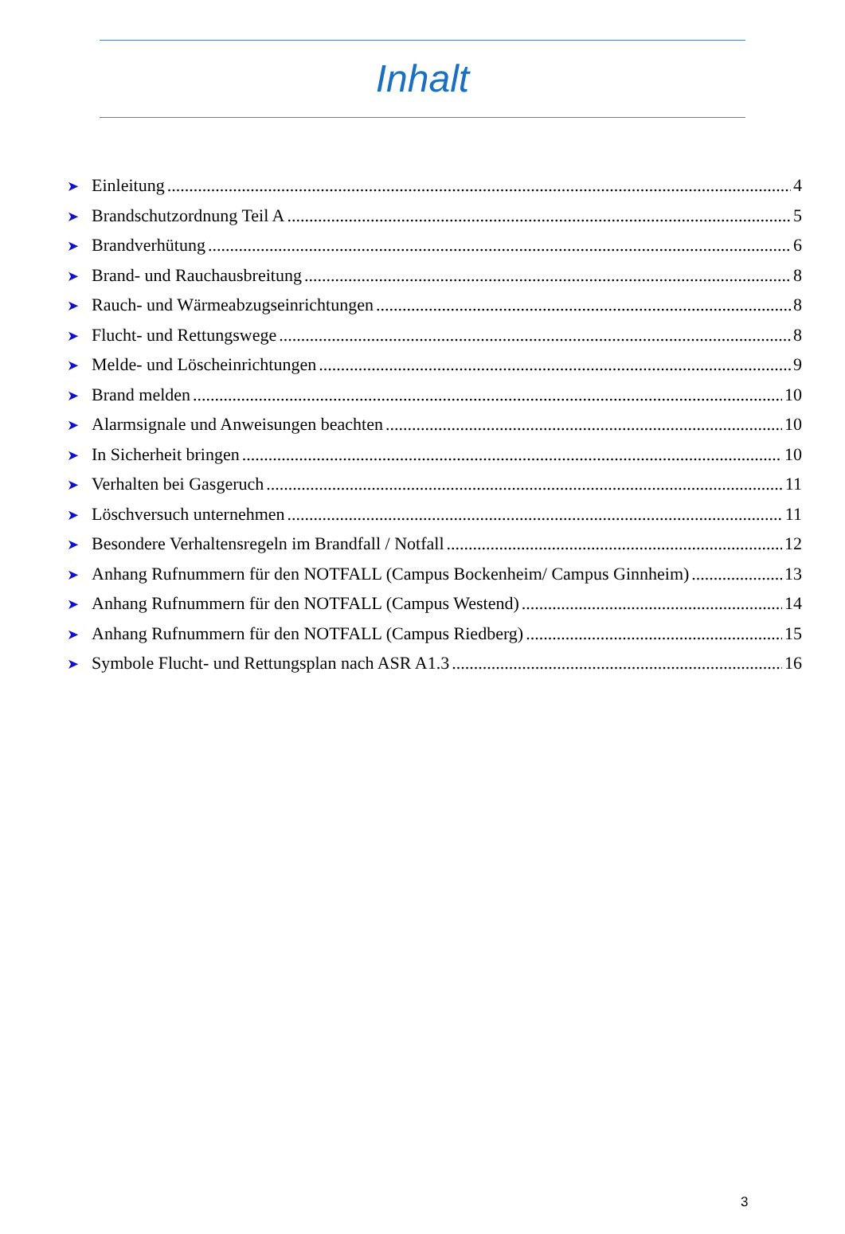Inhalt
➤ Einleitung 4
➤ Brandschutzordnung Teil A 5
➤ Brandverhütung 6
➤ Brand- und Rauchausbreitung 8
➤ Rauch- und Wärmeabzugseinrichtungen 8
➤ Flucht- und Rettungswege 8
➤ Melde- und Löscheinrichtungen 9
➤ Brand melden 10
➤ Alarmsignale und Anweisungen beachten 10
➤ In Sicherheit bringen 10
➤ Verhalten bei Gasgeruch 11
➤ Löschversuch unternehmen 11
➤ Besondere Verhaltensregeln im Brandfall / Notfall 12
➤ Anhang Rufnummern für den NOTFALL (Campus Bockenheim/ Campus Ginnheim) 13
➤ Anhang Rufnummern für den NOTFALL (Campus Westend) 14
➤ Anhang Rufnummern für den NOTFALL (Campus Riedberg) 15
➤ Symbole Flucht- und Rettungsplan nach ASR A1.3 16
3